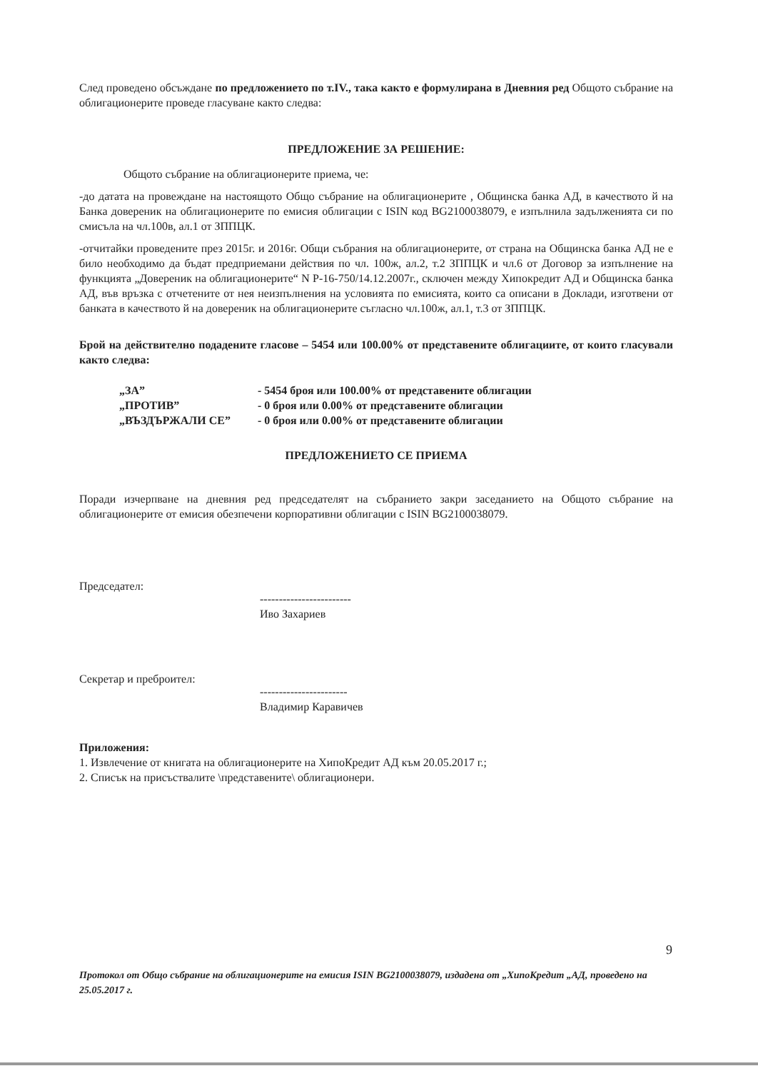След проведено обсъждане по предложението по т.IV., така както е формулирана в Дневния ред Общото събрание на облигационерите проведе гласуване както следва:
ПРЕДЛОЖЕНИЕ ЗА РЕШЕНИЕ:
Общото събрание на облигационерите приема, че:
-до датата на провеждане на настоящото Общо събрание на облигационерите , Общинска банка АД, в качеството й на Банка довереник на облигационерите по емисия облигации с ISIN код BG2100038079, е изпълнила задълженията си по смисъла на чл.100в, ал.1 от ЗППЦК.
-отчитайки проведените през 2015г. и 2016г. Общи събрания на облигационерите, от страна на Общинска банка АД не е било необходимо да бъдат предприемани действия по чл. 100ж, ал.2, т.2 ЗППЦК и чл.6 от Договор за изпълнение на функцията „Довереник на облигационерите“ N Р-16-750/14.12.2007г., сключен между Хипокредит АД и Общинска банка АД, във връзка с отчетените от нея неизпълнения на условията по емисията, които са описани в Доклади, изготвени от банката в качеството й на довереник на облигационерите съгласно чл.100ж, ал.1, т.3 от ЗППЦК.
Брой на действително подадените гласове – 5454 или 100.00% от представените облигациите, от които гласували както следва:
„ЗА” - 5454 броя или 100.00% от представените облигации
„ПРОТИВ” - 0 броя или 0.00% от представените облигации
„ВЪЗДЪРЖАЛИ СЕ” - 0 броя или 0.00% от представените облигации
ПРЕДЛОЖЕНИЕТО СЕ ПРИЕМА
Поради изчерпване на дневния ред председателят на събранието закри заседанието на Общото събрание на облигационерите от емисия обезпечени корпоративни облигации с ISIN BG2100038079.
Председател:
------------------------
Иво Захариев
Секретар и преброител:
-----------------------
Владимир Каравичев
Приложения:
1. Извлечение от книгата на облигационерите на ХипоКредит АД към 20.05.2017 г.;
2. Списък на присъствалите \представените\ облигационери.
9
Протокол от Общо събрание на облигационерите на емисия ISIN BG2100038079, издадена от „ХипоКредит „АД, проведено на 25.05.2017 г.